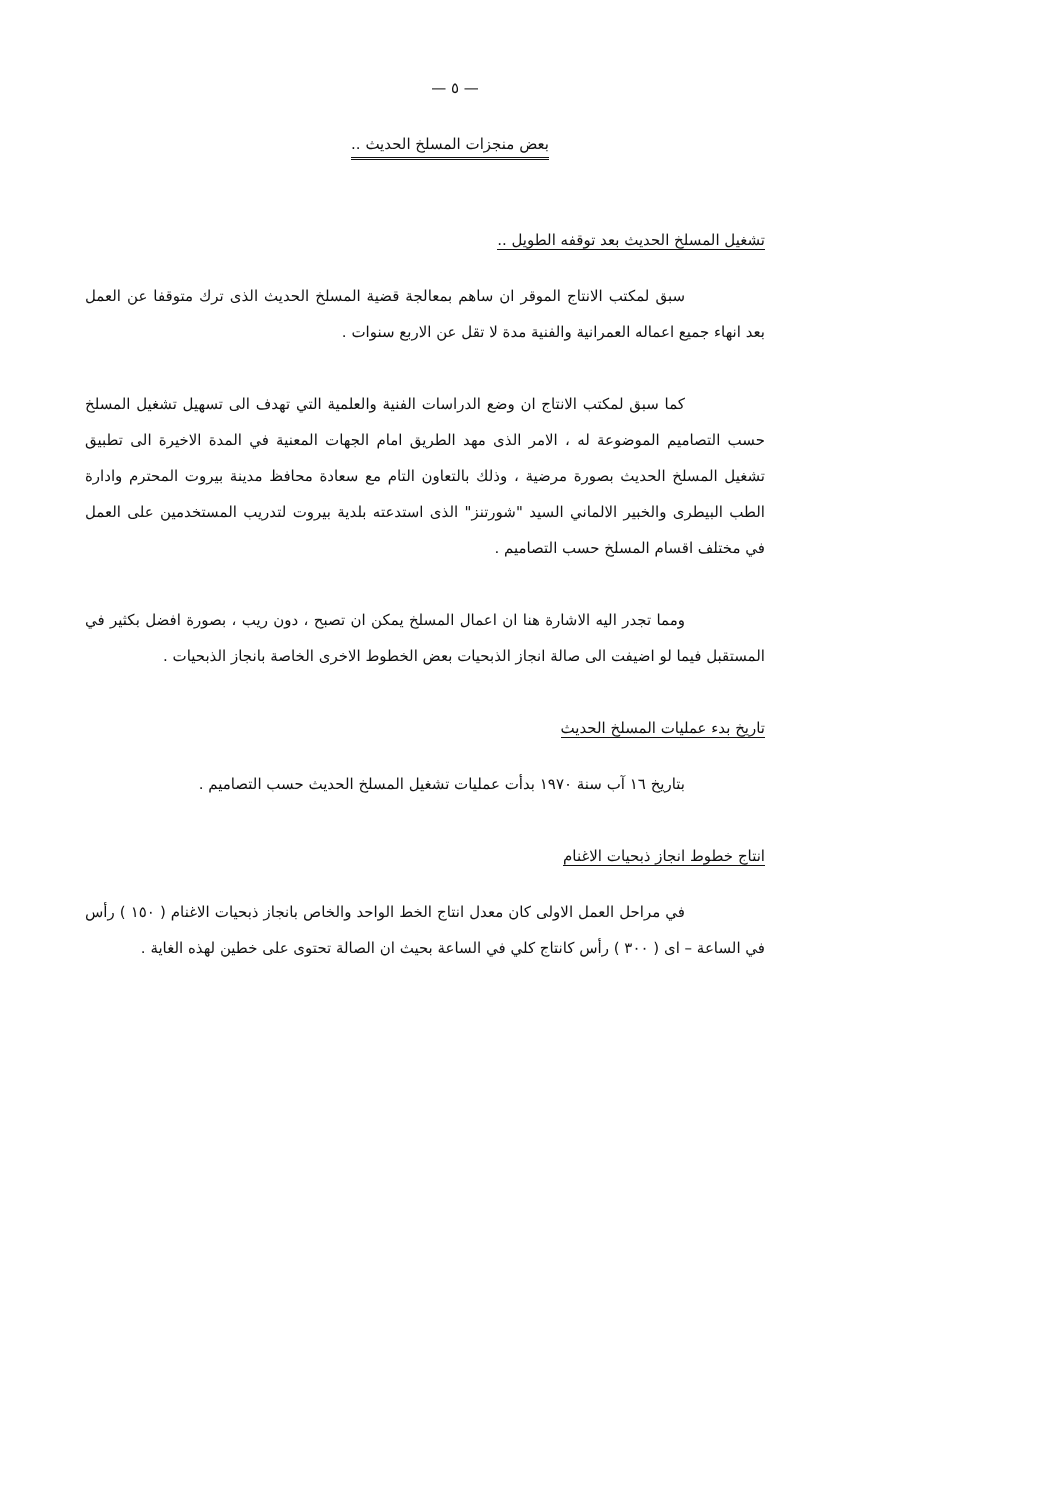— ٥ —
بعض منجزات المسلخ الحديث ..
تشغيل المسلخ الحديث بعد توقفه الطويل ..
سبق لمكتب الانتاج الموقر ان ساهم بمعالجة قضية المسلخ الحديث الذى ترك متوقفا عن العمل بعد انهاء جميع اعماله العمرانية والفنية مدة لا تقل عن الاربع سنوات .
كما سبق لمكتب الانتاج ان وضع الدراسات الفنية والعلمية التي تهدف الى تسهيل تشغيل المسلخ حسب التصاميم الموضوعة له ، الامر الذى مهد الطريق امام الجهات المعنية في المدة الاخيرة الى تطبيق تشغيل المسلخ الحديث بصورة مرضية ، وذلك بالتعاون التام مع سعادة محافظ مدينة بيروت المحترم وادارة الطب البيطرى والخبير الالماني السيد "شورتنز" الذى استدعته بلدية بيروت لتدريب المستخدمين على العمل في مختلف اقسام المسلخ حسب التصاميم .
ومما تجدر اليه الاشارة هنا ان اعمال المسلخ يمكن ان تصبح ، دون ريب ، بصورة افضل بكثير في المستقبل فيما لو اضيفت الى صالة انجاز الذبحيات بعض الخطوط الاخرى الخاصة بانجاز الذبحيات .
تاريخ بدء عمليات المسلخ الحديث
بتاريخ ١٦ آب سنة ١٩٧٠ بدأت عمليات تشغيل المسلخ الحديث حسب التصاميم .
انتاج خطوط انجاز ذبحيات الاغنام
في مراحل العمل الاولى كان معدل انتاج الخط الواحد والخاص بانجاز ذبحيات الاغنام ( ١٥٠ ) رأس في الساعة – اى ( ٣٠٠ ) رأس كانتاج كلي في الساعة بحيث ان الصالة تحتوى على خطين لهذه الغاية .